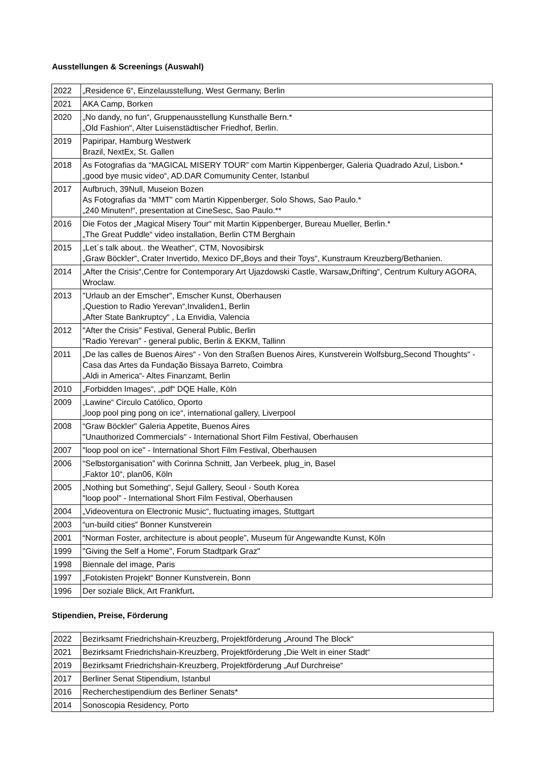Ausstellungen & Screenings (Auswahl)
| 2022 | „Residence 6“, Einzelausstellung, West Germany, Berlin |
| 2021 | AKA Camp, Borken |
| 2020 | „No dandy, no fun“, Gruppenausstellung Kunsthalle Bern.* „Old Fashion“, Alter Luisenstädtischer Friedhof, Berlin. |
| 2019 | Papiripar, Hamburg Westwerk Brazil, NextEx, St. Gallen |
| 2018 | As Fotografias da “MAGICAL MISERY TOUR” com Martin Kippenberger, Galeria Quadrado Azul, Lisbon.* „good bye music video“, AD.DAR Comumunity Center, Istanbul |
| 2017 | Aufbruch, 39Null, Museion Bozen As Fotografias da “MMT” com Martin Kippenberger, Solo Shows, Sao Paulo.* „240 Minuten!“, presentation at CineSesc, Sao Paulo.** |
| 2016 | Die Fotos der „Magical Misery Tour“ mit Martin Kippenberger, Bureau Mueller, Berlin.* „The Great Puddle“ video installation, Berlin CTM Berghain |
| 2015 | „Let´s talk about.. the Weather“, CTM, Novosibirsk „Graw Böckler“, Crater Invertido, Mexico DF„Boys and their Toys“, Kunstraum Kreuzberg/Bethanien. |
| 2014 | „After the Crisis“,Centre for Contemporary Art Ujazdowski Castle, Warsaw„Drifting“, Centrum Kultury AGORA, Wroclaw. |
| 2013 | "Urlaub an der Emscher", Emscher Kunst, Oberhausen „Question to Radio Yerevan“,Invaliden1, Berlin „After State Bankruptcy“ , La Envidia, Valencia |
| 2012 | "After the Crisis" Festival, General Public, Berlin "Radio Yerevan" - general public, Berlin & EKKM, Tallinn |
| 2011 | „De las calles de Buenos Aires“ - Von den Straßen Buenos Aires, Kunstverein Wolfsburg„Second Thoughts“ - Casa das Artes da Fundação Bissaya Barreto, Coimbra „Aldi in America“- Altes Finanzamt, Berlin |
| 2010 | „Forbidden Images“, „pdf“ DQE Halle, Köln |
| 2009 | „Lawine“ Circulo Católico, Oporto „loop pool ping pong on ice“, international gallery, Liverpool |
| 2008 | “Graw Böckler” Galeria Appetite, Buenos Aires "Unauthorized Commercials" - International Short Film Festival, Oberhausen |
| 2007 | "loop pool on ice" - International Short Film Festival, Oberhausen |
| 2006 | “Selbstorganisation” with Corinna Schnitt, Jan Verbeek, plug_in, Basel „Faktor 10“, plan06, Köln |
| 2005 | „Nothing but Something“, Sejul Gallery, Seoul - South Korea "loop pool" - International Short Film Festival, Oberhausen |
| 2004 | „Videoventura on Electronic Music“, fluctuating images, Stuttgart |
| 2003 | “un-build cities” Bonner Kunstverein |
| 2001 | “Norman Foster, architecture is about people”, Museum für Angewandte Kunst, Köln |
| 1999 | "Giving the Self a Home", Forum Stadtpark Graz" |
| 1998 | Biennale del image, Paris |
| 1997 | „Fotokisten Projekt“ Bonner Kunstverein, Bonn |
| 1996 | Der soziale Blick, Art Frankfurt . |
Stipendien, Preise, Förderung
| 2022 | Bezirksamt Friedrichshain-Kreuzberg, Projektförderung „Around The Block“ |
| 2021 | Bezirksamt Friedrichshain-Kreuzberg, Projektförderung „Die Welt in einer Stadt“ |
| 2019 | Bezirksamt Friedrichshain-Kreuzberg, Projektförderung „Auf Durchreise“ |
| 2017 | Berliner Senat Stipendium, Istanbul |
| 2016 | Recherchestipendium des Berliner Senats* |
| 2014 | Sonoscopia Residency, Porto |